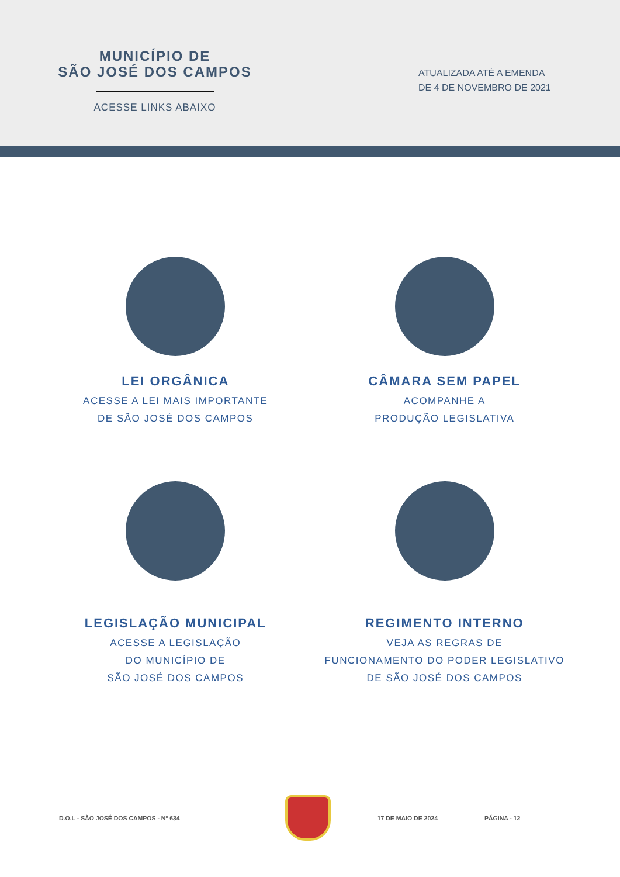MUNICÍPIO DE
SÃO JOSÉ DOS CAMPOS
ACESSE LINKS ABAIXO
ATUALIZADA ATÉ A EMENDA
DE 4 DE NOVEMBRO DE 2021
LEI ORGÂNICA
ACESSE A LEI MAIS IMPORTANTE
DE SÃO JOSÉ DOS CAMPOS
CÂMARA SEM PAPEL
ACOMPANHE A
PRODUÇÃO LEGISLATIVA
LEGISLAÇÃO MUNICIPAL
ACESSE A LEGISLAÇÃO
DO MUNICÍPIO DE
SÃO JOSÉ DOS CAMPOS
REGIMENTO INTERNO
VEJA AS REGRAS DE
FUNCIONAMENTO DO PODER LEGISLATIVO
DE SÃO JOSÉ DOS CAMPOS
D.O.L - SÃO JOSÉ DOS CAMPOS - Nº 634
17 DE MAIO DE 2024 PÁGINA - 12